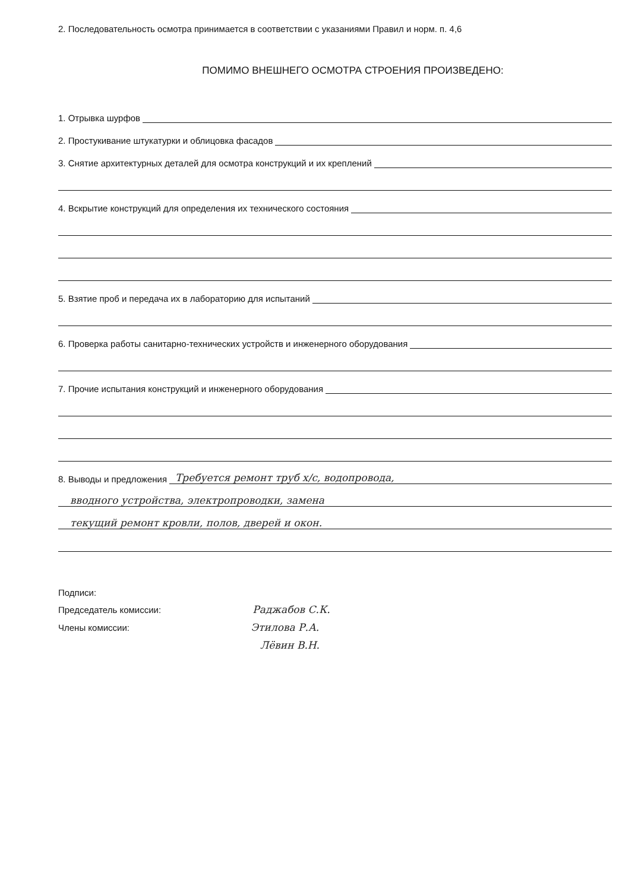2. Последовательность осмотра принимается в соответствии с указаниями Правил и норм. п. 4,6
ПОМИМО ВНЕШНЕГО ОСМОТРА СТРОЕНИЯ ПРОИЗВЕДЕНО:
1. Отрывка шурфов
2. Простукивание штукатурки и облицовка фасадов
3. Снятие архитектурных деталей для осмотра конструкций и их креплений
4. Вскрытие конструкций для определения их технического состояния
5. Взятие проб и передача их в лабораторию для испытаний
6. Проверка работы санитарно-технических устройств и инженерного оборудования
7. Прочие испытания конструкций и инженерного оборудования
8. Выводы и предложения Требуется ремонт труб х/с, водопровода,
вводного устройства, электропроводки, замена
текущий ремонт кровли, полов, дверей и окон.
Подписи:
Председатель комиссии: Раджабов С.К.
Члены комиссии: Этилова Р.А.
Лёвин В.Н.